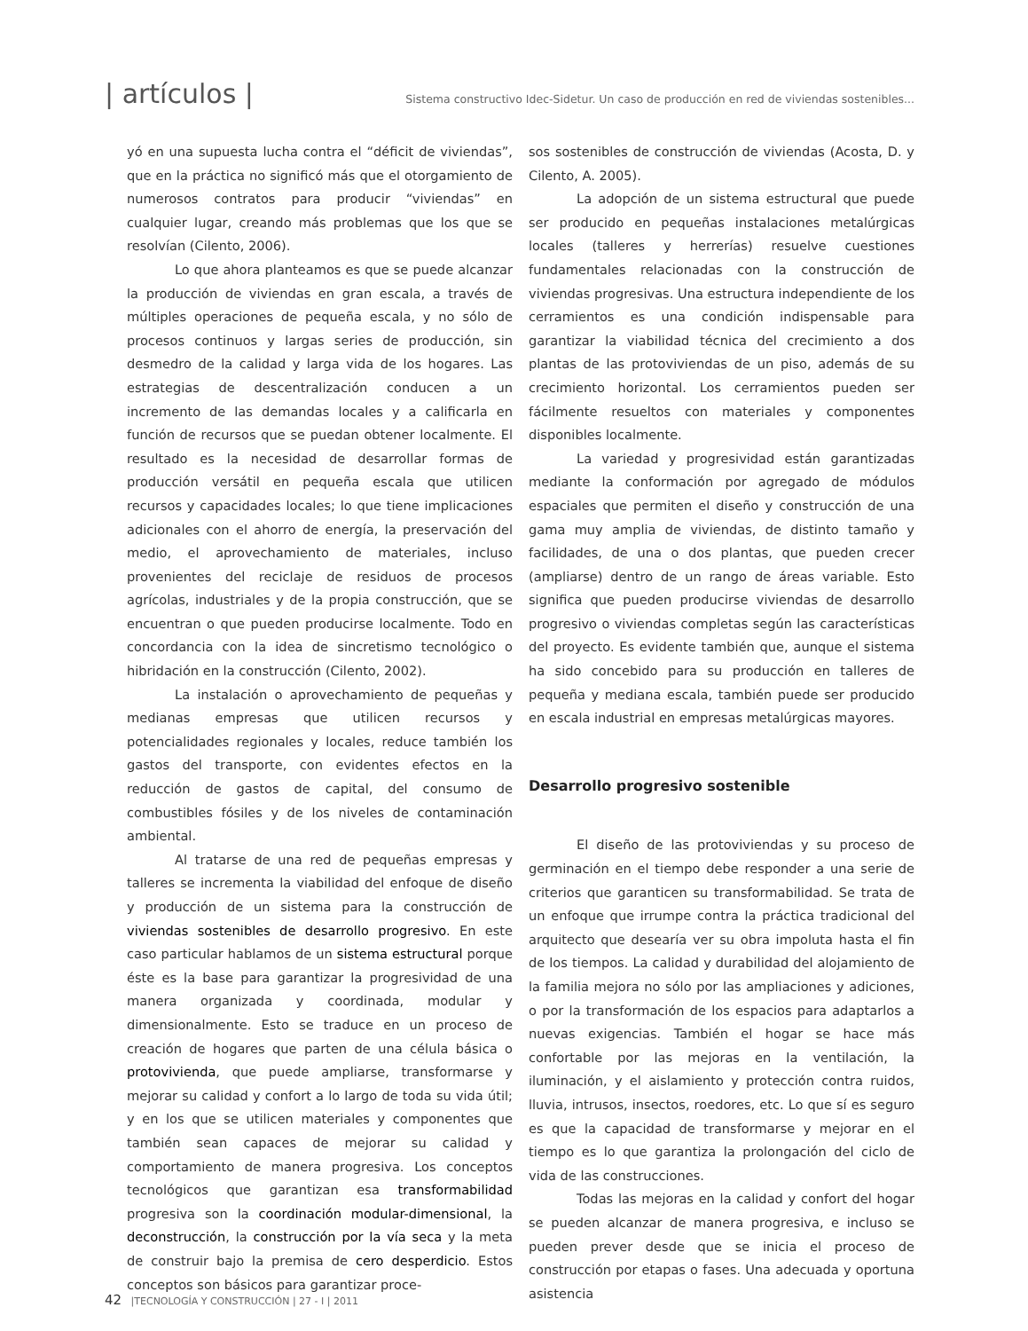| artículos |
Sistema constructivo Idec-Sidetur. Un caso de producción en red de viviendas sostenibles...
yó en una supuesta lucha contra el “déficit de viviendas”, que en la práctica no significó más que el otorgamiento de numerosos contratos para producir “viviendas” en cualquier lugar, creando más problemas que los que se resolvían (Cilento, 2006).
Lo que ahora planteamos es que se puede alcanzar la producción de viviendas en gran escala, a través de múltiples operaciones de pequeña escala, y no sólo de procesos continuos y largas series de producción, sin desmedro de la calidad y larga vida de los hogares. Las estrategias de descentralización conducen a un incremento de las demandas locales y a calificarla en función de recursos que se puedan obtener localmente. El resultado es la necesidad de desarrollar formas de producción versátil en pequeña escala que utilicen recursos y capacidades locales; lo que tiene implicaciones adicionales con el ahorro de energía, la preservación del medio, el aprovechamiento de materiales, incluso provenientes del reciclaje de residuos de procesos agrícolas, industriales y de la propia construcción, que se encuentran o que pueden producirse localmente. Todo en concordancia con la idea de sincretismo tecnológico o hibridación en la construcción (Cilento, 2002).
La instalación o aprovechamiento de pequeñas y medianas empresas que utilicen recursos y potencialidades regionales y locales, reduce también los gastos del transporte, con evidentes efectos en la reducción de gastos de capital, del consumo de combustibles fósiles y de los niveles de contaminación ambiental.
Al tratarse de una red de pequeñas empresas y talleres se incrementa la viabilidad del enfoque de diseño y producción de un sistema para la construcción de viviendas sostenibles de desarrollo progresivo. En este caso particular hablamos de un sistema estructural porque éste es la base para garantizar la progresividad de una manera organizada y coordinada, modular y dimensionalmente. Esto se traduce en un proceso de creación de hogares que parten de una célula básica o protovivienda, que puede ampliarse, transformarse y mejorar su calidad y confort a lo largo de toda su vida útil; y en los que se utilicen materiales y componentes que también sean capaces de mejorar su calidad y comportamiento de manera progresiva. Los conceptos tecnológicos que garantizan esa transformabilidad progresiva son la coordinación modular-dimensional, la deconstrucción, la construcción por la vía seca y la meta de construir bajo la premisa de cero desperdicio. Estos conceptos son básicos para garantizar proce-
sos sostenibles de construcción de viviendas (Acosta, D. y Cilento, A. 2005).
La adopción de un sistema estructural que puede ser producido en pequeñas instalaciones metalúrgicas locales (talleres y herrerías) resuelve cuestiones fundamentales relacionadas con la construcción de viviendas progresivas. Una estructura independiente de los cerramientos es una condición indispensable para garantizar la viabilidad técnica del crecimiento a dos plantas de las protoviviendas de un piso, además de su crecimiento horizontal. Los cerramientos pueden ser fácilmente resueltos con materiales y componentes disponibles localmente.
La variedad y progresividad están garantizadas mediante la conformación por agregado de módulos espaciales que permiten el diseño y construcción de una gama muy amplia de viviendas, de distinto tamaño y facilidades, de una o dos plantas, que pueden crecer (ampliarse) dentro de un rango de áreas variable. Esto significa que pueden producirse viviendas de desarrollo progresivo o viviendas completas según las características del proyecto. Es evidente también que, aunque el sistema ha sido concebido para su producción en talleres de pequeña y mediana escala, también puede ser producido en escala industrial en empresas metalúrgicas mayores.
Desarrollo progresivo sostenible
El diseño de las protoviviendas y su proceso de germinación en el tiempo debe responder a una serie de criterios que garanticen su transformabilidad. Se trata de un enfoque que irrumpe contra la práctica tradicional del arquitecto que desearía ver su obra impoluta hasta el fin de los tiempos. La calidad y durabilidad del alojamiento de la familia mejora no sólo por las ampliaciones y adiciones, o por la transformación de los espacios para adaptarlos a nuevas exigencias. También el hogar se hace más confortable por las mejoras en la ventilación, la iluminación, y el aislamiento y protección contra ruidos, lluvia, intrusos, insectos, roedores, etc. Lo que sí es seguro es que la capacidad de transformarse y mejorar en el tiempo es lo que garantiza la prolongación del ciclo de vida de las construcciones.
Todas las mejoras en la calidad y confort del hogar se pueden alcanzar de manera progresiva, e incluso se pueden prever desde que se inicia el proceso de construcción por etapas o fases. Una adecuada y oportuna asistencia
42 |TECNOLOGÍA Y CONSTRUCCIÓN | 27 - I | 2011